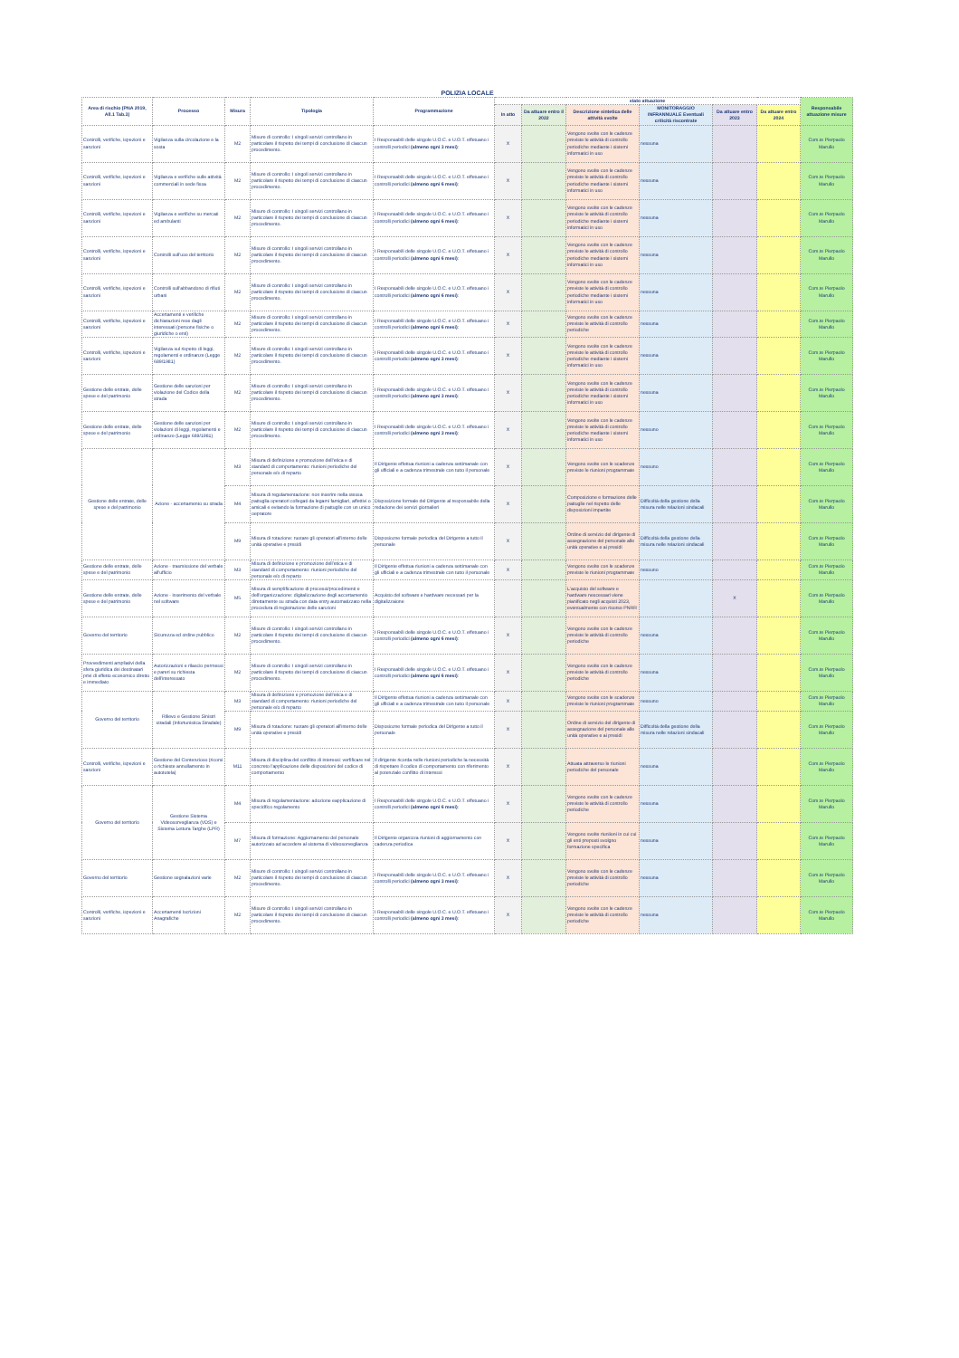| POLIZIA LOCALE | | | | | | | | | | | |
| Area di rischio (PNA 2019, All.1 Tab.3) | Processo | Misura | Tipologia | Programmazione | stato attuazione | | | | | | Responsabile attuazione misure |
| | | | | | In atto | Da attuare entro il 2022 | Descrizione sintetica delle attività svolte | MONITORAGGIO INFRANNUALE Eventuali criticità riscontrate | Da attuare entro 2023 | Da attuare entro 2024 | |
| Controlli, verifiche, ispezioni e sanzioni | Vigilanza sulla circolazione e la sosta | M2 | Misure di controllo: I singoli servizi controllano in particolare il rispetto dei tempi di conclusione di ciascun procedimento. | I Responsabili delle singole U.O.C. e U.O.T. effetuano i controlli periodici (almeno ogni 3 mesi) : | X | | Vengono svolte con le cadenze previste le attività di controllo periodiche mediante i sistemi informatici in uso | nessuna | | | Com.te Pierpaolo Marullo |
| Controlli, verifiche, ispezioni e sanzioni | Vigilanza e verifiche sulle attività commerciali in sede fissa | M2 | Misure di controllo: I singoli servizi controllano in particolare il rispetto dei tempi di conclusione di ciascun procedimento. | I Responsabili delle singole U.O.C. e U.O.T. effetuano i controlli periodici (almeno ogni 6 mesi) : | X | | Vengono svolte con le cadenze previste le attività di controllo periodiche mediante i sistemi informatici in uso | nessuna | | | Com.te Pierpaolo Marullo |
| Controlli, verifiche, ispezioni e sanzioni | Vigilanza e verifiche su mercati ed ambulanti | M2 | Misure di controllo: I singoli servizi controllano in particolare il rispetto dei tempi di conclusione di ciascun procedimento. | I Responsabili delle singole U.O.C. e U.O.T. effetuano i controlli periodici (almeno ogni 6 mesi) : | X | | Vengono svolte con le cadenze previste le attività di controllo periodiche mediante i sistemi informatici in uso | nessuna | | | Com.te Pierpaolo Marullo |
| Controlli, verifiche, ispezioni e sanzioni | Controlli sull'uso del territorio | M2 | Misure di controllo: I singoli servizi controllano in particolare il rispetto dei tempi di conclusione di ciascun procedimento. | I Responsabili delle singole U.O.C. e U.O.T. effetuano i controlli periodici (almeno ogni 6 mesi) : | X | | Vengono svolte con le cadenze previste le attività di controllo periodiche mediante i sistemi informatici in uso | nessuna | | | Com.te Pierpaolo Marullo |
| Controlli, verifiche, ispezioni e sanzioni | Controlli sull'abbandono di rifiuti urbani | M2 | Misure di controllo: I singoli servizi controllano in particolare il rispetto dei tempi di conclusione di ciascun procedimento. | I Responsabili delle singole U.O.C. e U.O.T. effetuano i controlli periodici (almeno ogni 6 mesi) : | X | | Vengono svolte con le cadenze previste le attività di controllo periodiche mediante i sistemi informatici in uso | nessuna | | | Com.te Pierpaolo Marullo |
| Controlli, verifiche, ispezioni e sanzioni | Accertamenti e verifiche dichiarazioni rese dagli interessati (persone fisiche o giuridiche o enti) | M2 | Misure di controllo: I singoli servizi controllano in particolare il rispetto dei tempi di conclusione di ciascun procedimento. | I Responsabili delle singole U.O.C. e U.O.T. effetuano i controlli periodici (almeno ogni 6 mesi) : | X | | Vengono svolte con le cadenze previste le attività di controllo periodiche | nessuna | | | Com.te Pierpaolo Marullo |
| Controlli, verifiche, ispezioni e sanzioni | Vigilanza sul rispetto di leggi, regolamenti e ordinanze (Legge 689/1981) | M2 | Misure di controllo: I singoli servizi controllano in particolare il rispetto dei tempi di conclusione di ciascun procedimento. | I Responsabili delle singole U.O.C. e U.O.T. effetuano i controlli periodici (almeno ogni 3 mesi) : | X | | Vengono svolte con le cadenze previste le attività di controllo periodiche mediante i sistemi informatici in uso | nessuna | | | Com.te Pierpaolo Marullo |
| Gestione delle entrate, delle spese e del patrimonio | Gestione delle sanzioni per violazione del Codice della strada | M2 | Misure di controllo: I singoli servizi controllano in particolare il rispetto dei tempi di conclusione di ciascun procedimento. | I Responsabili delle singole U.O.C. e U.O.T. effetuano i controlli periodici (almeno ogni 3 mesi) : | X | | Vengono svolte con le cadenze previste le attività di controllo periodiche mediante i sistemi informatici in uso | nessuna | | | Com.te Pierpaolo Marullo |
| Gestione delle entrate, delle spese e del patrimonio | Gestione delle sanzioni per violazioni di leggi, regolamenti e ordinanze (Legge 689/1981) | M2 | Misure di controllo: I singoli servizi controllano in particolare il rispetto dei tempi di conclusione di ciascun procedimento. | I Responsabili delle singole U.O.C. e U.O.T. effetuano i controlli periodici (almeno ogni 3 mesi) : | X | | Vengono svolte con le cadenze previste le attività di controllo periodiche mediante i sistemi informatici in uso | nessuno | | | Com.te Pierpaolo Marullo |
| Gestione delle entrate, delle spese e del patrimonio | Azione - accertamento su strada | M3 | Misura di definizione e promozione dell'etica e di standard di comportamento: riunioni periodiche del personale e/o di reparto | Il Dirigente effettua riunioni a cadenza settimanale con gli ufficiali e a cadenza trimestrale con tutto il personale | X | | Vengono svolte con le scadenze previste le riunioni programmate | nessuno | | | Com.te Pierpaolo Marullo |
| | | M4 | Misura di regolamentazione: non inserire nella stessa pattuglia operatori collegati da legami famigliari, affettivi o amicali e evitando la formazione di pattuglie con un unico oepratore | Disposizione formale del Dirigente al responsabile della redazione dei servizi giornalieri | X | | Composizione e formazione delle pattuglie nel rispetto delle disposizioni impartite | Difficoltà della gestione della misura nelle relazioni sindacali | | | Com.te Pierpaolo Marullo |
| | | M9 | Misura di rotazione: ruotare gli operatori all'interno delle unità operative e presidi | Disposiozne formale periodica del Dirigente a tutto il personale | X | | Ordine di servizio del dirigente di assegnazione del personale alle unità operative e ai presidi | Difficoltà della gestione della misura nelle relazioni sindacali | | | Com.te Pierpaolo Marullo |
| Gestione delle entrate, delle spese e del patrimonio | Azione - trasmissione del verbale all'ufficio | M3 | Misura di definizione e promozione dell'etica e di standard di comportamento: riunioni periodiche del personale e/o di reparto | Il Dirigente effettua riunioni a cadenza settimanale con gli ufficiali e a cadenza trimestrale con tutto il personale | X | | Vengono svolte con le scadenze previste le riunioni programmate | nessuno | | | Com.te Pierpaolo Marullo |
| Gestione delle entrate, delle spese e del patrimonio | Azione - inserimento del verbale nel software | M5 | Misura di semplificazione di processi/procedimenti e dell'organizzazione: digitalizzazione degli accertamentio direttamente su strada con data entry automatizzato nella procedura di registrazione delle sanzioni | Acquisto del software e hardware necessari per la digitalizzaione | | | L'acquisto del software e hardware nescessari viene pianificato negli acquisti 2023, eventualmente con risorse PNRR | | X | | Com.te Pierpaolo Marullo |
| Governo del territorio | Sicurezza ed ordine pubblico | M2 | Misure di controllo: I singoli servizi controllano in particolare il rispetto dei tempi di conclusione di ciascun procedimento. | I Responsabili delle singole U.O.C. e U.O.T. effetuano i controlli periodici (almeno ogni 6 mesi) : | X | | Vengono svolte con le cadenze previste le attività di controllo periodiche | nessuna | | | Com.te Pierpaolo Marullo |
| Provvedimenti ampliativi della sfera giuridica dei destinatari privi di effetto economico diretto e immediato | Autorizzazioni e rilascio permessi e pareri su richiesta dell'interessato | M2 | Misure di controllo: I singoli servizi controllano in particolare il rispetto dei tempi di conclusione di ciascun procedimento. | I Responsabili delle singole U.O.C. e U.O.T. effetuano i controlli periodici (almeno ogni 6 mesi) : | X | | Vengono svolte con le cadenze previste le attività di controllo periodiche | nessuna | | | Com.te Pierpaolo Marullo |
| Governo del territorio | Rilievo e Gestione Sinistri stradali (Infortunistica Stradale) | M3 | Misura di definizione e promozione dell'etica e di standard di comportamento: riunioni periodiche del personale e/o di reparto | Il Dirigente effettua riunioni a cadenza settimanale con gli ufficiali e a cadenza trimestrale con tutto il personale | X | | Vengono svolte con le scadenze previste le riunioni programmate | nessuno | | | Com.te Pierpaolo Marullo |
| | | M9 | Misura di rotazione: ruotare gli operatori all'interno delle unità operative e presidi | Disposiozne formale periodica del Dirigente a tutto il personale | X | | Ordine di servizio del dirigente di assegnazione del personale alle unità operative e ai presidi | Difficoltà della gestione della misura nelle relazioni sindacali | | | Com.te Pierpaolo Marullo |
| Controlli, verifiche, ispezioni e sanzioni | Gestione del Contenzioso (ricorsi o richieste annullamento in autotutela) | M11 | Misura di disciplina del conflitto di interessi: verfificare nel concreto l'applicazione delle disposizioni del codice di comportamento | Il dirigente ricorda nelle riunioni periodiche la necessità di rispettare il codice di comportamento con riferimento al potenziale conflitto di interessi | X | | Attuata attraverso le riunioni periodiche del personale | nessuna | | | Com.te Pierpaolo Marullo |
| Governo del territorio | Gestione Sistema Videosorveglianza (VDS) e Sistema Lettura Targhe (LPR) | M4 | Misura di regolamentazione: adozione eapplicazione di specidfico regolamento | I Responsabili delle singole U.O.C. e U.O.T. effetuano i controlli periodici (almeno ogni 6 mesi) : | X | | Vengono svolte con le cadenze previste le attività di controllo periodiche | nessuna | | | Com.te Pierpaolo Marullo |
| | | M7 | Misura di formazione: Aggiornamento del personale autorizzato ad accedere al sistema di videosorveglianza | Il Dirigente organizza riunioni di aggiornamento con cadenza periodica | X | | Vengono svolte riuniioni in cui cui gli enti preposti svolgno formazione specifica | nessuna | | | Com.te Pierpaolo Marullo |
| Governo del territorio | Gestione segnalazioni varie | M2 | Misure di controllo: I singoli servizi controllano in particolare il rispetto dei tempi di conclusione di ciascun procedimento. | I Responsabili delle singole U.O.C. e U.O.T. effetuano i controlli periodici (almeno ogni 3 mesi) : | X | | Vengono svolte con le cadenze previste le attività di controllo periodiche | nessuna | | | Com.te Pierpaolo Marullo |
| Controlli, verifiche, ispezioni e sanzioni | Accertamenti Iscrizioni Anagrafiche | M2 | Misure di controllo: I singoli servizi controllano in particolare il rispetto dei tempi di conclusione di ciascun procedimento. | I Responsabili delle singole U.O.C. e U.O.T. effetuano i controlli periodici (almeno ogni 3 mesi) : | X | | Vengono svolte con le cadenze previste le attività di controllo periodiche | nessuna | | | Com.te Pierpaolo Marullo |